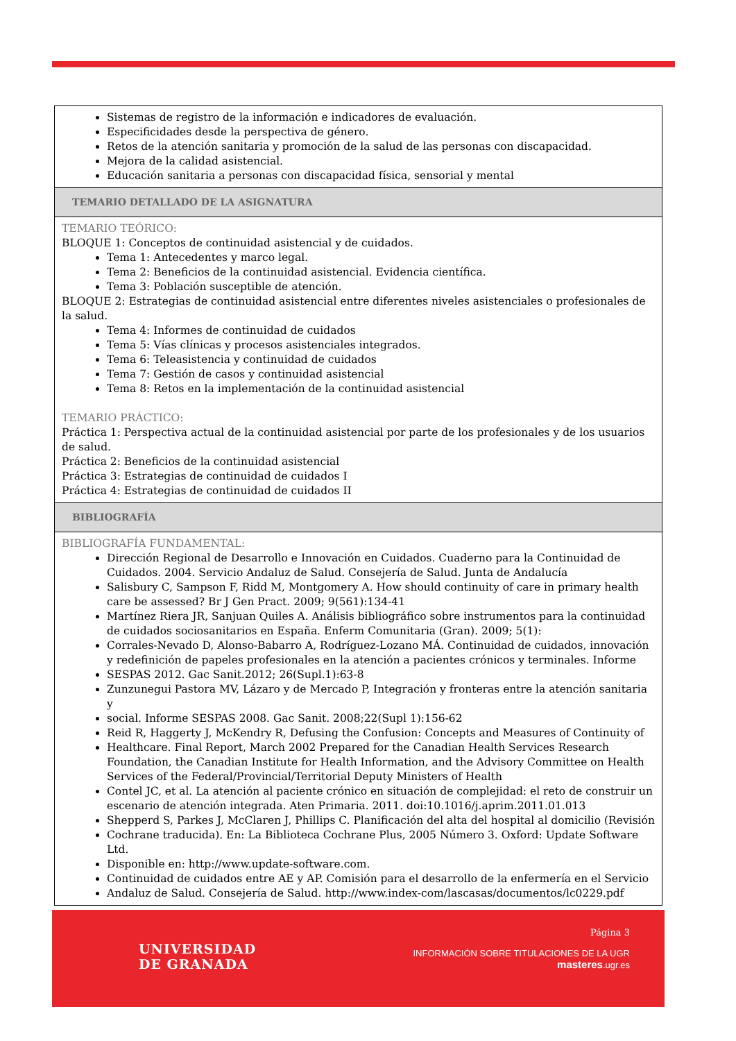| Sistemas de registro de la información e indicadores de evaluación. Especificidades desde la perspectiva de género. Retos de la atención sanitaria y promoción de la salud de las personas con discapacidad. Mejora de la calidad asistencial. Educación sanitaria a personas con discapacidad física, sensorial y mental |
| TEMARIO DETALLADO DE LA ASIGNATURA |
| TEMARIO TEÓRICO: BLOQUE 1: Conceptos de continuidad asistencial y de cuidados. Tema 1: Antecedentes y marco legal. Tema 2: Beneficios de la continuidad asistencial. Evidencia científica. Tema 3: Población susceptible de atención. BLOQUE 2: Estrategias de continuidad asistencial entre diferentes niveles asistenciales o profesionales de la salud. Tema 4: Informes de continuidad de cuidados Tema 5: Vías clínicas y procesos asistenciales integrados. Tema 6: Teleasistencia y continuidad de cuidados Tema 7: Gestión de casos y continuidad asistencial Tema 8: Retos en la implementación de la continuidad asistencial TEMARIO PRÁCTICO: Práctica 1: Perspectiva actual de la continuidad asistencial por parte de los profesionales y de los usuarios de salud. Práctica 2: Beneficios de la continuidad asistencial Práctica 3: Estrategias de continuidad de cuidados I Práctica 4: Estrategias de continuidad de cuidados II |
| BIBLIOGRAFÍA |
| BIBLIOGRAFÍA FUNDAMENTAL: Dirección Regional de Desarrollo e Innovación en Cuidados. Cuaderno para la Continuidad de Cuidados. 2004. Servicio Andaluz de Salud. Consejería de Salud. Junta de Andalucía Salisbury C, Sampson F, Ridd M, Montgomery A. How should continuity of care in primary health care be assessed? Br J Gen Pract. 2009; 9(561):134-41 Martínez Riera JR, Sanjuan Quiles A. Análisis bibliográfico sobre instrumentos para la continuidad de cuidados sociosanitarios en España. Enferm Comunitaria (Gran). 2009; 5(1): Corrales-Nevado D, Alonso-Babarro A, Rodríguez-Lozano MÁ. Continuidad de cuidados, innovación y redefinición de papeles profesionales en la atención a pacientes crónicos y terminales. Informe SESPAS 2012. Gac Sanit.2012; 26(Supl.1):63-8 Zunzunegui Pastora MV, Lázaro y de Mercado P, Integración y fronteras entre la atención sanitaria y social. Informe SESPAS 2008. Gac Sanit. 2008;22(Supl 1):156-62 Reid R, Haggerty J, McKendry R, Defusing the Confusion: Concepts and Measures of Continuity of Healthcare. Final Report, March 2002 Prepared for the Canadian Health Services Research Foundation, the Canadian Institute for Health Information, and the Advisory Committee on Health Services of the Federal/Provincial/Territorial Deputy Ministers of Health Contel JC, et al. La atención al paciente crónico en situación de complejidad: el reto de construir un escenario de atención integrada. Aten Primaria. 2011. doi:10.1016/j.aprim.2011.01.013 Shepperd S, Parkes J, McClaren J, Phillips C. Planificación del alta del hospital al domicilio (Revisión Cochrane traducida). En: La Biblioteca Cochrane Plus, 2005 Número 3. Oxford: Update Software Ltd. Disponible en: http://www.update-software.com. Continuidad de cuidados entre AE y AP. Comisión para el desarrollo de la enfermería en el Servicio Andaluz de Salud. Consejería de Salud. http://www.index-com/lascasas/documentos/lc0229.pdf |
UNIVERSIDAD
DE GRANADA
Página 3
INFORMACIÓN SOBRE TITULACIONES DE LA UGR
masteres.ugr.es